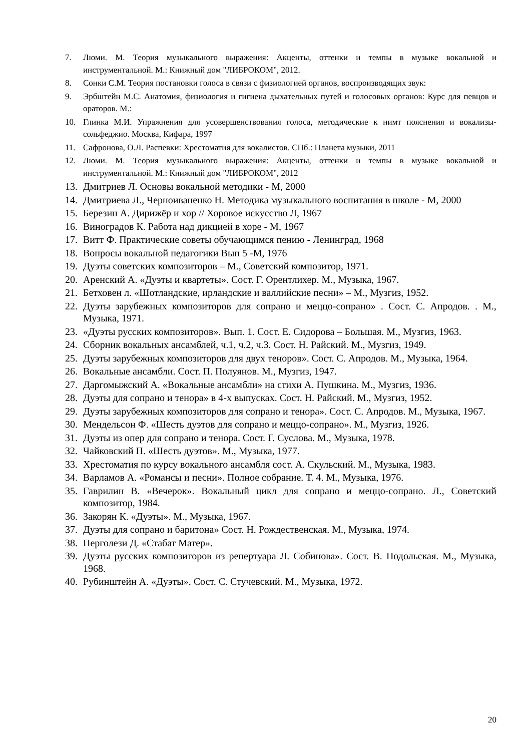7. Люми. М. Теория музыкального выражения: Акценты, оттенки и темпы в музыке вокальной и инструментальной. М.: Книжный дом "ЛИБРОКОМ", 2012.
8. Сонки С.М. Теория постановки голоса в связи с физиологией органов, воспроизводящих звук:
9. Эрбштейн М.С. Анатомия, физиология и гигиена дыхательных путей и голосовых органов: Курс для певцов и ораторов. М.:
10. Глинка М.И. Упражнения для усовершенствования голоса, методические к нимт пояснения и вокализы-сольфеджио. Москва, Кифара, 1997
11. Сафронова, О.Л. Распевки: Хрестоматия для вокалистов. СПб.: Планета музыки, 2011
12. Люми. М. Теория музыкального выражения: Акценты, оттенки и темпы в музыке вокальной и инструментальной. М.: Книжный дом "ЛИБРОКОМ", 2012
13. Дмитриев Л. Основы вокальной методики - М, 2000
14. Дмитриева Л., Черноиваненко Н. Методика музыкального воспитания в школе - М, 2000
15. Березин А. Дирижёр и хор // Хоровое искусство Л, 1967
16. Виноградов К. Работа над дикцией в хоре - М, 1967
17. Витт Ф. Практические советы обучающимся пению - Ленинград, 1968
18. Вопросы вокальной педагогики Вып 5 -М, 1976
19. Дуэты советских композиторов – М., Советский композитор, 1971.
20. Аренский А. «Дуэты и квартеты». Сост. Г. Орентлихер. М., Музыка, 1967.
21. Бетховен л. «Шотландские, ирландские и валлийские песни» – М., Музгиз, 1952.
22. Дуэты зарубежных композиторов для сопрано и меццо-сопрано» . Сост. С. Апродов. . М., Музыка, 1971.
23. «Дуэты русских композиторов». Вып. 1. Сост. Е. Сидорова – Большая. М., Музгиз, 1963.
24. Сборник вокальных ансамблей, ч.1, ч.2, ч.3. Сост. Н. Райский. М., Музгиз, 1949.
25. Дуэты зарубежных композиторов для двух теноров». Сост. С. Апродов. М., Музыка, 1964.
26. Вокальные ансамбли. Сост. П. Полуянов. М., Музгиз, 1947.
27. Даргомыжский А. «Вокальные ансамбли» на стихи А. Пушкина. М., Музгиз, 1936.
28. Дуэты для сопрано и тенора» в 4-х выпусках. Сост. Н. Райский. М., Музгиз, 1952.
29. Дуэты зарубежных композиторов для сопрано и тенора». Сост. С. Апродов. М., Музыка, 1967.
30. Мендельсон Ф. «Шесть дуэтов для сопрано и меццо-сопрано». М., Музгиз, 1926.
31. Дуэты из опер для сопрано и тенора. Сост. Г. Суслова. М., Музыка, 1978.
32. Чайковский П. «Шесть дуэтов». М., Музыка, 1977.
33. Хрестоматия по курсу вокального ансамбля сост. А. Скульский. М., Музыка, 1983.
34. Варламов А. «Романсы и песни». Полное собрание. Т. 4. М., Музыка, 1976.
35. Гаврилин В. «Вечерок». Вокальный цикл для сопрано и меццо-сопрано. Л., Советский композитор, 1984.
36. Закорян К. «Дуэты». М., Музыка, 1967.
37. Дуэты для сопрано и баритона» Сост. Н. Рождественская. М., Музыка, 1974.
38. Перголези Д. «Стабат Матер».
39. Дуэты русских композиторов из репертуара Л. Собинова». Сост. В. Подольская. М., Музыка, 1968.
40. Рубинштейн А. «Дуэты». Сост. С. Стучевский. М., Музыка, 1972.
20